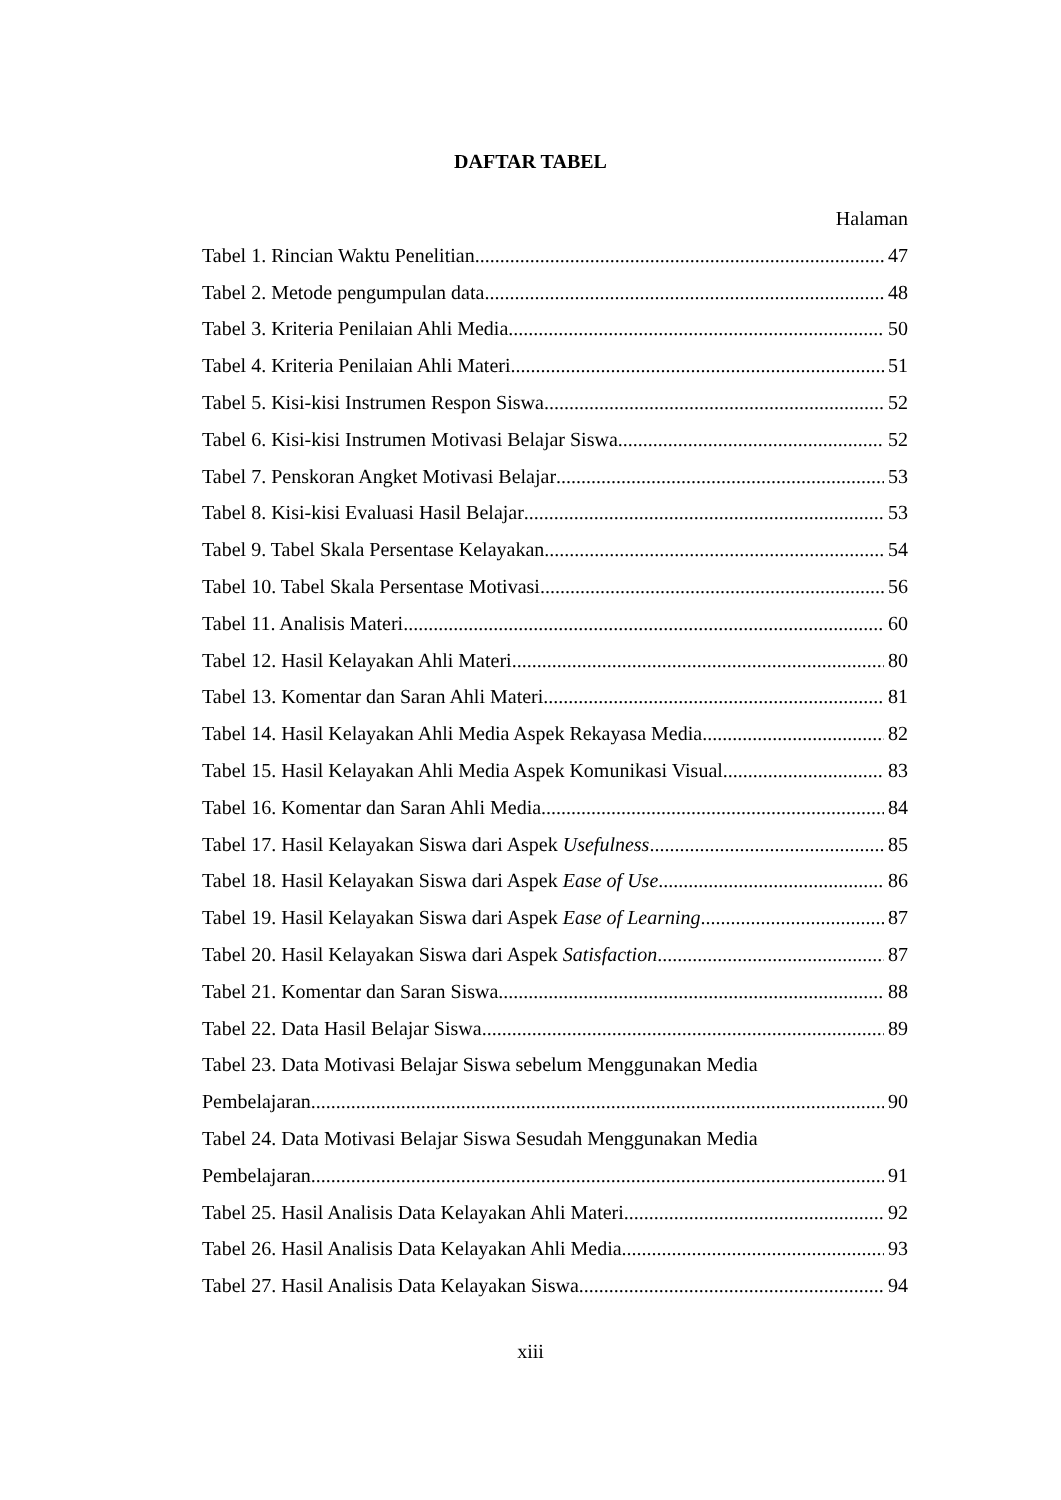DAFTAR TABEL
Halaman
Tabel 1. Rincian Waktu Penelitian 47
Tabel 2. Metode pengumpulan data 48
Tabel 3. Kriteria Penilaian Ahli Media 50
Tabel 4. Kriteria Penilaian Ahli Materi 51
Tabel 5. Kisi-kisi Instrumen Respon Siswa 52
Tabel 6. Kisi-kisi Instrumen Motivasi Belajar Siswa 52
Tabel 7. Penskoran Angket Motivasi Belajar 53
Tabel 8. Kisi-kisi Evaluasi Hasil Belajar 53
Tabel 9. Tabel Skala Persentase Kelayakan 54
Tabel 10. Tabel Skala Persentase Motivasi 56
Tabel 11. Analisis Materi 60
Tabel 12. Hasil Kelayakan Ahli Materi 80
Tabel 13. Komentar dan Saran Ahli Materi 81
Tabel 14. Hasil Kelayakan Ahli Media Aspek Rekayasa Media 82
Tabel 15. Hasil Kelayakan Ahli Media Aspek Komunikasi Visual 83
Tabel 16. Komentar dan Saran Ahli Media 84
Tabel 17. Hasil Kelayakan Siswa dari Aspek Usefulness 85
Tabel 18. Hasil Kelayakan Siswa dari Aspek Ease of Use 86
Tabel 19. Hasil Kelayakan Siswa dari Aspek Ease of Learning 87
Tabel 20. Hasil Kelayakan Siswa dari Aspek Satisfaction 87
Tabel 21. Komentar dan Saran Siswa 88
Tabel 22. Data Hasil Belajar Siswa 89
Tabel 23. Data Motivasi Belajar Siswa sebelum Menggunakan Media
Pembelajaran 90
Tabel 24. Data Motivasi Belajar Siswa Sesudah Menggunakan Media
Pembelajaran 91
Tabel 25. Hasil Analisis Data Kelayakan Ahli Materi 92
Tabel 26. Hasil Analisis Data Kelayakan Ahli Media 93
Tabel 27. Hasil Analisis Data Kelayakan Siswa 94
xiii